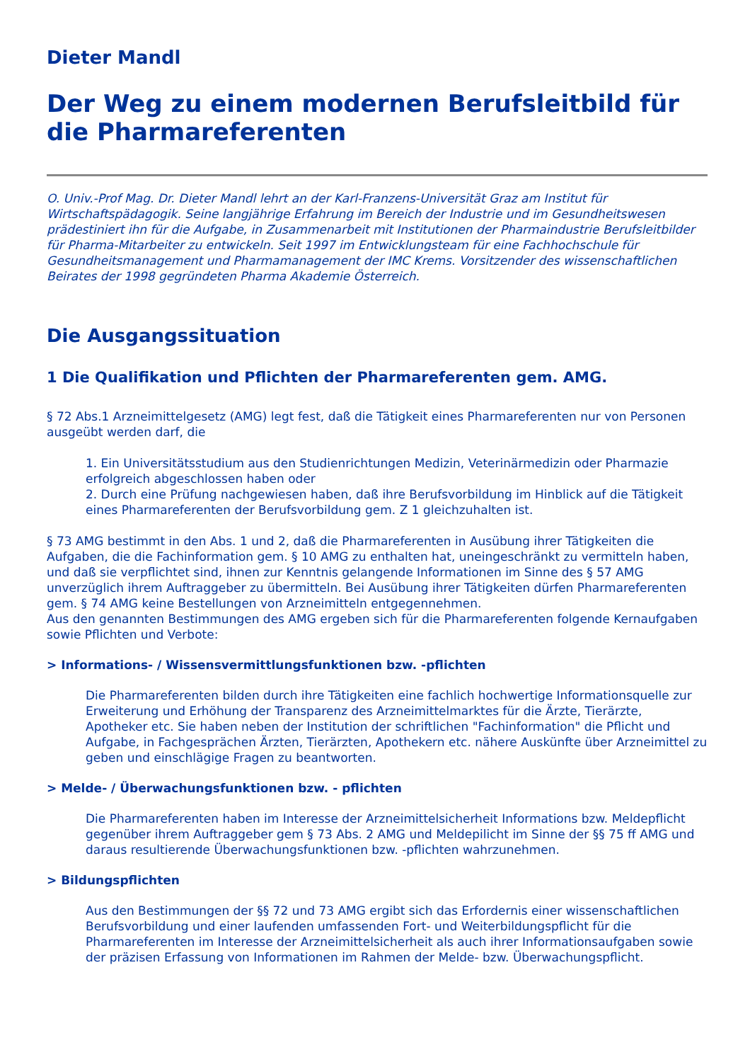Dieter Mandl
Der Weg zu einem modernen Berufsleitbild für die Pharmareferenten
O. Univ.-Prof Mag. Dr. Dieter Mandl lehrt an der Karl-Franzens-Universität Graz am Institut für Wirtschaftspädagogik. Seine langjährige Erfahrung im Bereich der Industrie und im Gesundheitswesen prädestiniert ihn für die Aufgabe, in Zusammenarbeit mit Institutionen der Pharmaindustrie Berufsleitbilder für Pharma-Mitarbeiter zu entwickeln. Seit 1997 im Entwicklungsteam für eine Fachhochschule für Gesundheitsmanagement und Pharmamanagement der IMC Krems. Vorsitzender des wissenschaftlichen Beirates der 1998 gegründeten Pharma Akademie Österreich.
Die Ausgangssituation
1 Die Qualifikation und Pflichten der Pharmareferenten gem. AMG.
§ 72 Abs.1 Arzneimittelgesetz (AMG) legt fest, daß die Tätigkeit eines Pharmareferenten nur von Personen ausgeübt werden darf, die
1. Ein Universitätsstudium aus den Studienrichtungen Medizin, Veterinärmedizin oder Pharmazie erfolgreich abgeschlossen haben oder
2. Durch eine Prüfung nachgewiesen haben, daß ihre Berufsvorbildung im Hinblick auf die Tätigkeit eines Pharmareferenten der Berufsvorbildung gem. Z 1 gleichzuhalten ist.
§ 73 AMG bestimmt in den Abs. 1 und 2, daß die Pharmareferenten in Ausübung ihrer Tätigkeiten die Aufgaben, die die Fachinformation gem. § 10 AMG zu enthalten hat, uneingeschränkt zu vermitteln haben, und daß sie verpflichtet sind, ihnen zur Kenntnis gelangende Informationen im Sinne des § 57 AMG unverzüglich ihrem Auftraggeber zu übermitteln. Bei Ausübung ihrer Tätigkeiten dürfen Pharmareferenten gem. § 74 AMG keine Bestellungen von Arzneimitteln entgegennehmen.
Aus den genannten Bestimmungen des AMG ergeben sich für die Pharmareferenten folgende Kernaufgaben sowie Pflichten und Verbote:
> Informations- / Wissensvermittlungsfunktionen bzw. -pflichten
Die Pharmareferenten bilden durch ihre Tätigkeiten eine fachlich hochwertige Informationsquelle zur Erweiterung und Erhöhung der Transparenz des Arzneimittelmarktes für die Ärzte, Tierärzte, Apotheker etc. Sie haben neben der Institution der schriftlichen "Fachinformation" die Pflicht und Aufgabe, in Fachgesprächen Ärzten, Tierärzten, Apothekern etc. nähere Auskünfte über Arzneimittel zu geben und einschlägige Fragen zu beantworten.
> Melde- / Überwachungsfunktionen bzw. - pflichten
Die Pharmareferenten haben im Interesse der Arzneimittelsicherheit Informations bzw. Meldepflicht gegenüber ihrem Auftraggeber gem § 73 Abs. 2 AMG und Meldepilicht im Sinne der §§ 75 ff AMG und daraus resultierende Überwachungsfunktionen bzw. -pflichten wahrzunehmen.
> Bildungspflichten
Aus den Bestimmungen der §§ 72 und 73 AMG ergibt sich das Erfordernis einer wissenschaftlichen Berufsvorbildung und einer laufenden umfassenden Fort- und Weiterbildungspflicht für die Pharmareferenten im Interesse der Arzneimittelsicherheit als auch ihrer Informationsaufgaben sowie der präzisen Erfassung von Informationen im Rahmen der Melde- bzw. Überwachungspflicht.